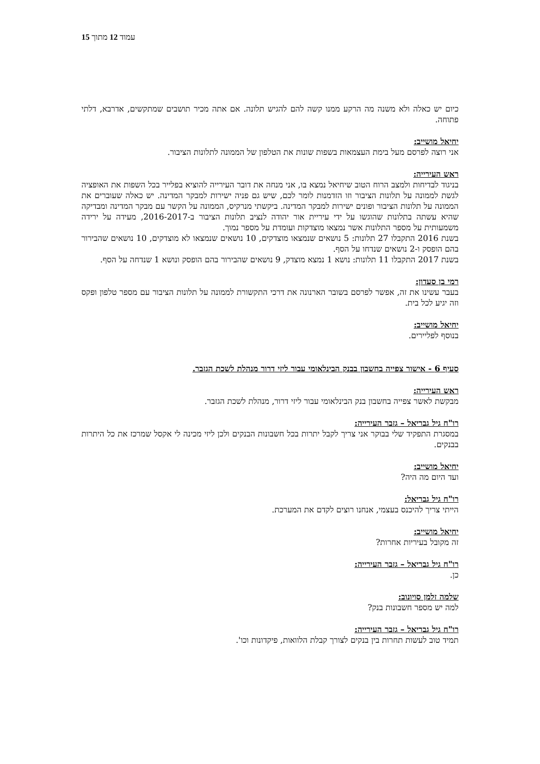עמוד 12 מתוך 15
כיום יש כאלה ולא משנה מה הרקע ממנו קשה להם להגיש תלונה. אם אתה מכיר תושבים שמתקשים, אדרבא, דלתי פתוחה.
יחיאל מושייב:
אני רוצה לפרסם מעל בימת העצמאות בשפות שונות את הטלפון של הממונה לתלונות הציבור.
ראש העירייה:
בניגוד לבדיחות ולמצב הרוח הטוב שיחיאל נמצא בו, אני מנחה את דובר העירייה להוציא בפלייר בכל השפות את האופציה לגשת לממונה על תלונות הציבור וזו הזדמנות לומר לכם, שיש גם פניה ישירות למבקר המדינה. יש כאלה שעוברים את הממונה על תלונות הציבור ופונים ישירות למבקר המדינה. ביקשתי מנרקיס, הממונה על הקשר עם מבקר המדינה ומבדיקה שהיא עשתה בתלונות שהוגשו על ידי עיריית אור יהודה לנציב תלונות הציבור ב-2016-2017, מעידה על ירידה משמעותית על מספר התלונות אשר נמצאו מוצדקות ועומדת על מספר נמוך.
בשנת 2016 התקבלו 27 תלונות: 5 נושאים שנמצאו מוצדקים, 10 נושאים שנמצאו לא מוצדקים, 10 נושאים שהבירור בהם הופסק ו-2 נושאים שנדחו על הסף.
בשנת 2017 התקבלו 11 תלונות: נושא 1 נמצא מוצדק, 9 נושאים שהבירור בהם הופסק ונושא 1 שנדחה על הסף.
רמי בן סעדון:
בעבר עשינו את זה, אפשר לפרסם בשובר הארנונה את דרכי התקשורת לממונה על תלונות הציבור עם מספר טלפון ופקס וזה יגיע לכל בית.
יחיאל מושייב:
בנוסף לפליירים.
סעיף 6 - אישור צפייה בחשבון בבנק הבינלאומי עבור ליזי דרור מנהלת לשכת הגזבר.
ראש העירייה:
מבקשת לאשר צפייה בחשבון בנק הבינלאומי עבור ליזי דרור, מנהלת לשכת הגזבר.
רו"ח גיל גבריאל – גזבר העירייה:
במסגרת התפקיד שלי בבוקר אני צריך לקבל יתרות בכל חשבונות הבנקים ולכן ליזי מכינה לי אקסל שמרכז את כל היתרות בבנקים.
יחיאל מושייב:
ועד היום מה היה?
רו"ח גיל גבריאל:
הייתי צריך להיכנס בעצמי, אנחנו רוצים לקדם את המערכת.
יחיאל מושייב:
זה מקובל בעיריות אחרות?
רו"ח גיל גבריאל – גזבר העירייה:
כן.
שלמה זלמן סויונוב:
למה יש מספר חשבונות בנק?
רו"ח גיל גבריאל – גזבר העירייה:
תמיד טוב לעשות תחרות בין בנקים לצורך קבלת הלוואות, פיקדונות וכו'.